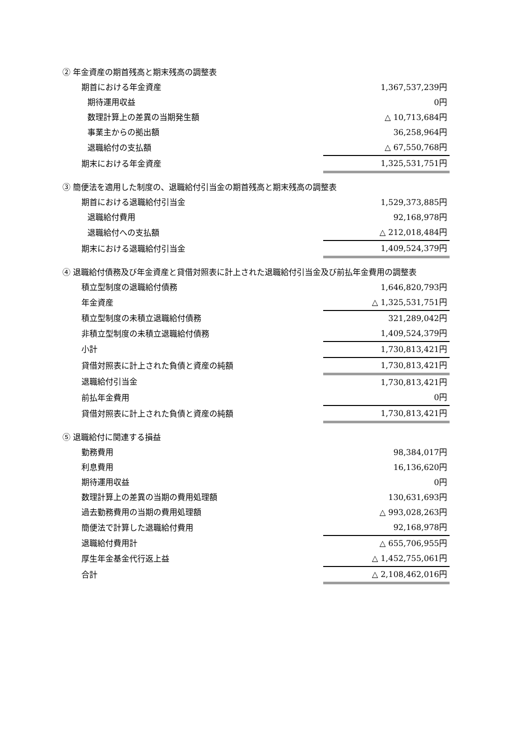② 年金資産の期首残高と期末残高の調整表
| 期首における年金資産 | 1,367,537,239円 |
| 期待運用収益 | 0円 |
| 数理計算上の差異の当期発生額 | △ 10,713,684円 |
| 事業主からの拠出額 | 36,258,964円 |
| 退職給付の支払額 | △ 67,550,768円 |
| 期末における年金資産 | 1,325,531,751円 |
③ 簡便法を適用した制度の、退職給付引当金の期首残高と期末残高の調整表
| 期首における退職給付引当金 | 1,529,373,885円 |
| 退職給付費用 | 92,168,978円 |
| 退職給付への支払額 | △ 212,018,484円 |
| 期末における退職給付引当金 | 1,409,524,379円 |
④ 退職給付債務及び年金資産と貸借対照表に計上された退職給付引当金及び前払年金費用の調整表
| 積立型制度の退職給付債務 | 1,646,820,793円 |
| 年金資産 | △ 1,325,531,751円 |
| 積立型制度の未積立退職給付債務 | 321,289,042円 |
| 非積立型制度の未積立退職給付債務 | 1,409,524,379円 |
| 小計 | 1,730,813,421円 |
| 貸借対照表に計上された負債と資産の純額 | 1,730,813,421円 |
| 退職給付引当金 | 1,730,813,421円 |
| 前払年金費用 | 0円 |
| 貸借対照表に計上された負債と資産の純額 | 1,730,813,421円 |
⑤ 退職給付に関連する損益
| 勤務費用 | 98,384,017円 |
| 利息費用 | 16,136,620円 |
| 期待運用収益 | 0円 |
| 数理計算上の差異の当期の費用処理額 | 130,631,693円 |
| 過去勤務費用の当期の費用処理額 | △ 993,028,263円 |
| 簡便法で計算した退職給付費用 | 92,168,978円 |
| 退職給付費用計 | △ 655,706,955円 |
| 厚生年金基金代行返上益 | △ 1,452,755,061円 |
| 合計 | △ 2,108,462,016円 |